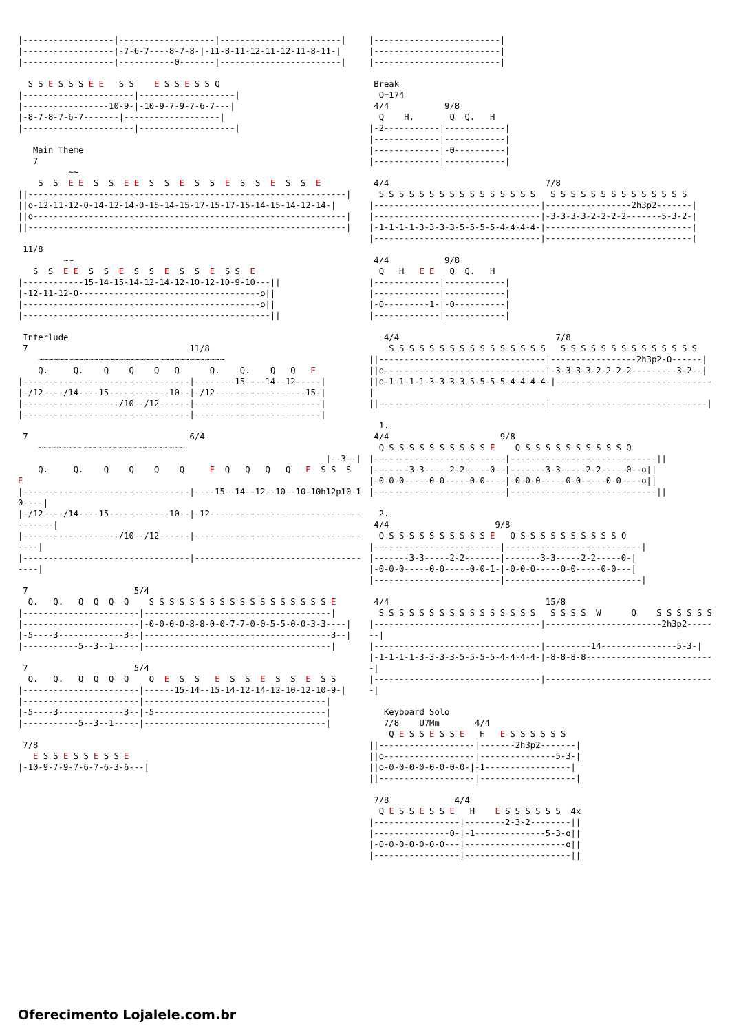|------------------|-------------------|------------------------|
|------------------|-7-6-7----8-7-8-|-11-8-11-12-11-12-11-8-11-|
|------------------|-----------0-------|------------------------|

  S S E S S S E E   S S    E S S E S S Q
|----------------------|-------------------|
|-----------------10-9-|-10-9-7-9-7-6-7---|
|-8-7-8-7-6-7-------|-------------------|
|----------------------|-------------------|

   Main Theme
   7
          ~~
    S  S  E E  S  S  E E  S  S  E  S  S  E  S  S  E  S  S  E
||---------------------------------------------------------------|
||o-12-11-12-0-14-12-14-0-15-14-15-17-15-17-15-14-15-14-12-14-|
||o--------------------------------------------------------------|
||---------------------------------------------------------------|

 11/8
         ~~
   S  S  E E  S  S  E  S  S  E  S  S  E  S S  E
|------------15-14-15-14-12-14-12-10-12-10-9-10---||
|-12-11-12-0------------------------------------o||
|-----------------------------------------------o||
|-------------------------------------------------||

 Interlude
 7                                11/8
    ~~~~~~~~~~~~~~~~~~~~~~~~~~~~~~~~~~~~~
    Q.     Q.    Q    Q    Q   Q      Q.    Q.    Q   Q   E
|---------------------------------|--------15----14--12-----|
|-/12----/14----15------------10--|-/12------------------15-|
|-------------------/10--/12------|-------------------------|
|---------------------------------|-------------------------|

 7                                6/4
    ~~~~~~~~~~~~~~~~~~~~~~~~~~~~~
                                                             |--3--|
    Q.     Q.    Q    Q    Q    Q     E  Q   Q   Q   Q   E  S S  S  E
|---------------------------------|----15--14--12--10--10-10h12p10-10----|
|-/12----/14----15------------10--|-12-------------------------------------|
|-------------------/10--/12------|-------------------------------------|
|---------------------------------|-------------------------------------|

 7                     5/4
  Q.   Q.   Q  Q  Q  Q    S S S S S S S S S S S S S S S S S S E
|-----------------------|-------------------------------------|
|-----------------------|-0-0-0-0-8-8-0-0-7-7-0-0-5-5-0-0-3-3----|
|-5----3-------------3--|-------------------------------------3--|
|-----------5--3--1-----|-------------------------------------|

 7                     5/4
  Q.   Q.   Q  Q  Q  Q    Q  E  S  S   E  S  S  E  S  S  E  S S
|-----------------------|------15-14--15-14-12-14-12-10-12-10-9-|
|-----------------------|------------------------------------|
|-5----3-------------3--|-5----------------------------------|
|-----------5--3--1-----|------------------------------------|

 7/8
   E S S E S S E S S E
|-10-9-7-9-7-6-7-6-3-6---|
|-------------------------|
|-------------------------|
|-------------------------|

 Break
  Q=174
 4/4           9/8
  Q    H.       Q  Q.   H
|-2-----------|------------|
|-------------|------------|
|-------------|-0----------|
|-------------|------------|

 4/4                               7/8
  S S S S S S S S S S S S S S S S   S S S S S S S S S S S S S S
|---------------------------------|-----------------2h3p2-------|
|---------------------------------|-3-3-3-3-2-2-2-2-------5-3-2-|
|-1-1-1-1-3-3-3-3-5-5-5-5-4-4-4-4-|-----------------------------|
|---------------------------------|-----------------------------|

 4/4           9/8
  Q   H   E E   Q  Q.   H
|-------------|------------|
|-------------|------------|
|-0---------1-|-0----------|
|-------------|------------|

   4/4                               7/8
    S S S S S S S S S S S S S S S S   S S S S S S S S S S S S S S
||---------------------------------|-----------------2h3p2-0------|
||o--------------------------------|-3-3-3-3-2-2-2-2---------3-2--|
||o-1-1-1-1-3-3-3-3-5-5-5-5-4-4-4-4-|-------------------------------|
||---------------------------------|-------------------------------|

  1.
 4/4                      9/8
  Q S S S S S S S S S S E    Q S S S S S S S S S S Q
|--------------------------|-----------------------------||
|-------3-3-----2-2-----0--|-------3-3-----2-2-----0--o||
|-0-0-0-----0-0-----0-0----|-0-0-0-----0-0-----0-0----o||
|--------------------------|-----------------------------||

  2.
 4/4                     9/8
  Q S S S S S S S S S S E   Q S S S S S S S S S S Q
|-------------------------|---------------------------|
|-------3-3-----2-2-------|-------3-3-----2-2-----0-|
|-0-0-0-----0-0-----0-0-1-|-0-0-0-----0-0-----0-0---|
|-------------------------|---------------------------|

 4/4                               15/8
  S S S S S S S S S S S S S S S S   S S S S  W      Q    S S S S S S
|---------------------------------|-----------------------2h3p2-------|
|---------------------------------|---------14---------------5-3-|
|-1-1-1-1-3-3-3-3-5-5-5-5-4-4-4-4-|-8-8-8-8--------------------------|
|---------------------------------|----------------------------------|

   Keyboard Solo
   7/8    U7Mm       4/4
    Q E S S E S S E   H   E S S S S S S
||-------------------|-------2h3p2-------|
||o------------------|---------------5-3-|
||o-0-0-0-0-0-0-0-0-|-1-----------------|
||-------------------|-------------------|

 7/8             4/4
  Q E S S E S S E   H    E S S S S S S  4x
|-----------------|--------2-3-2--------||
|---------------0-|-1--------------5-3-o||
|-0-0-0-0-0-0-0---|--------------------o||
|-----------------|---------------------||
Oferecimento Lojalele.com.br